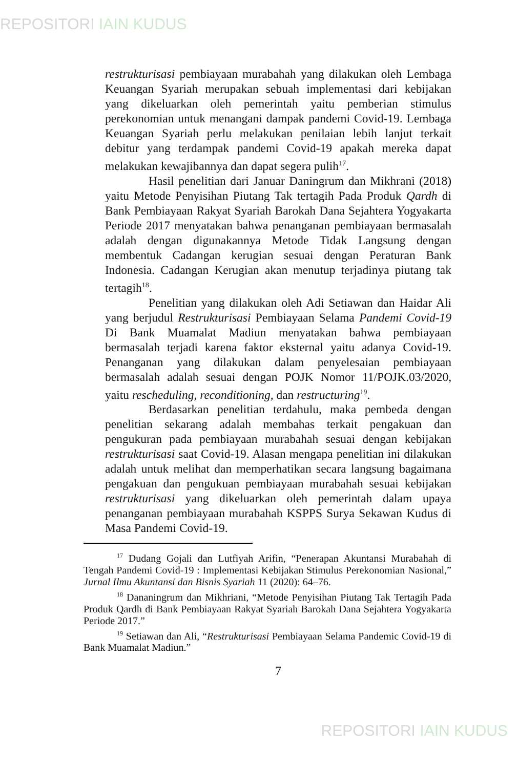REPOSITORI IAIN KUDUS
restrukturisasi pembiayaan murabahah yang dilakukan oleh Lembaga Keuangan Syariah merupakan sebuah implementasi dari kebijakan yang dikeluarkan oleh pemerintah yaitu pemberian stimulus perekonomian untuk menangani dampak pandemi Covid-19. Lembaga Keuangan Syariah perlu melakukan penilaian lebih lanjut terkait debitur yang terdampak pandemi Covid-19 apakah mereka dapat melakukan kewajibannya dan dapat segera pulih<sup>17</sup>.
Hasil penelitian dari Januar Daningrum dan Mikhrani (2018) yaitu Metode Penyisihan Piutang Tak tertagih Pada Produk Qardh di Bank Pembiayaan Rakyat Syariah Barokah Dana Sejahtera Yogyakarta Periode 2017 menyatakan bahwa penanganan pembiayaan bermasalah adalah dengan digunakannya Metode Tidak Langsung dengan membentuk Cadangan kerugian sesuai dengan Peraturan Bank Indonesia. Cadangan Kerugian akan menutup terjadinya piutang tak tertagih<sup>18</sup>.
Penelitian yang dilakukan oleh Adi Setiawan dan Haidar Ali yang berjudul Restrukturisasi Pembiayaan Selama Pandemi Covid-19 Di Bank Muamalat Madiun menyatakan bahwa pembiayaan bermasalah terjadi karena faktor eksternal yaitu adanya Covid-19. Penanganan yang dilakukan dalam penyelesaian pembiayaan bermasalah adalah sesuai dengan POJK Nomor 11/POJK.03/2020, yaitu rescheduling, reconditioning, dan restructuring<sup>19</sup>.
Berdasarkan penelitian terdahulu, maka pembeda dengan penelitian sekarang adalah membahas terkait pengakuan dan pengukuran pada pembiayaan murabahah sesuai dengan kebijakan restrukturisasi saat Covid-19. Alasan mengapa penelitian ini dilakukan adalah untuk melihat dan memperhatikan secara langsung bagaimana pengakuan dan pengukuan pembiayaan murabahah sesuai kebijakan restrukturisasi yang dikeluarkan oleh pemerintah dalam upaya penanganan pembiayaan murabahah KSPPS Surya Sekawan Kudus di Masa Pandemi Covid-19.
<sup>17</sup> Dudang Gojali dan Lutfiyah Arifin, “Penerapan Akuntansi Murabahah di Tengah Pandemi Covid-19 : Implementasi Kebijakan Stimulus Perekonomian Nasional,” Jurnal Ilmu Akuntansi dan Bisnis Syariah 11 (2020): 64–76.
<sup>18</sup> Dananingrum dan Mikhriani, “Metode Penyisihan Piutang Tak Tertagih Pada Produk Qardh di Bank Pembiayaan Rakyat Syariah Barokah Dana Sejahtera Yogyakarta Periode 2017.”
<sup>19</sup> Setiawan dan Ali, “Restrukturisasi Pembiayaan Selama Pandemic Covid-19 di Bank Muamalat Madiun.”
7
REPOSITORI IAIN KUDUS